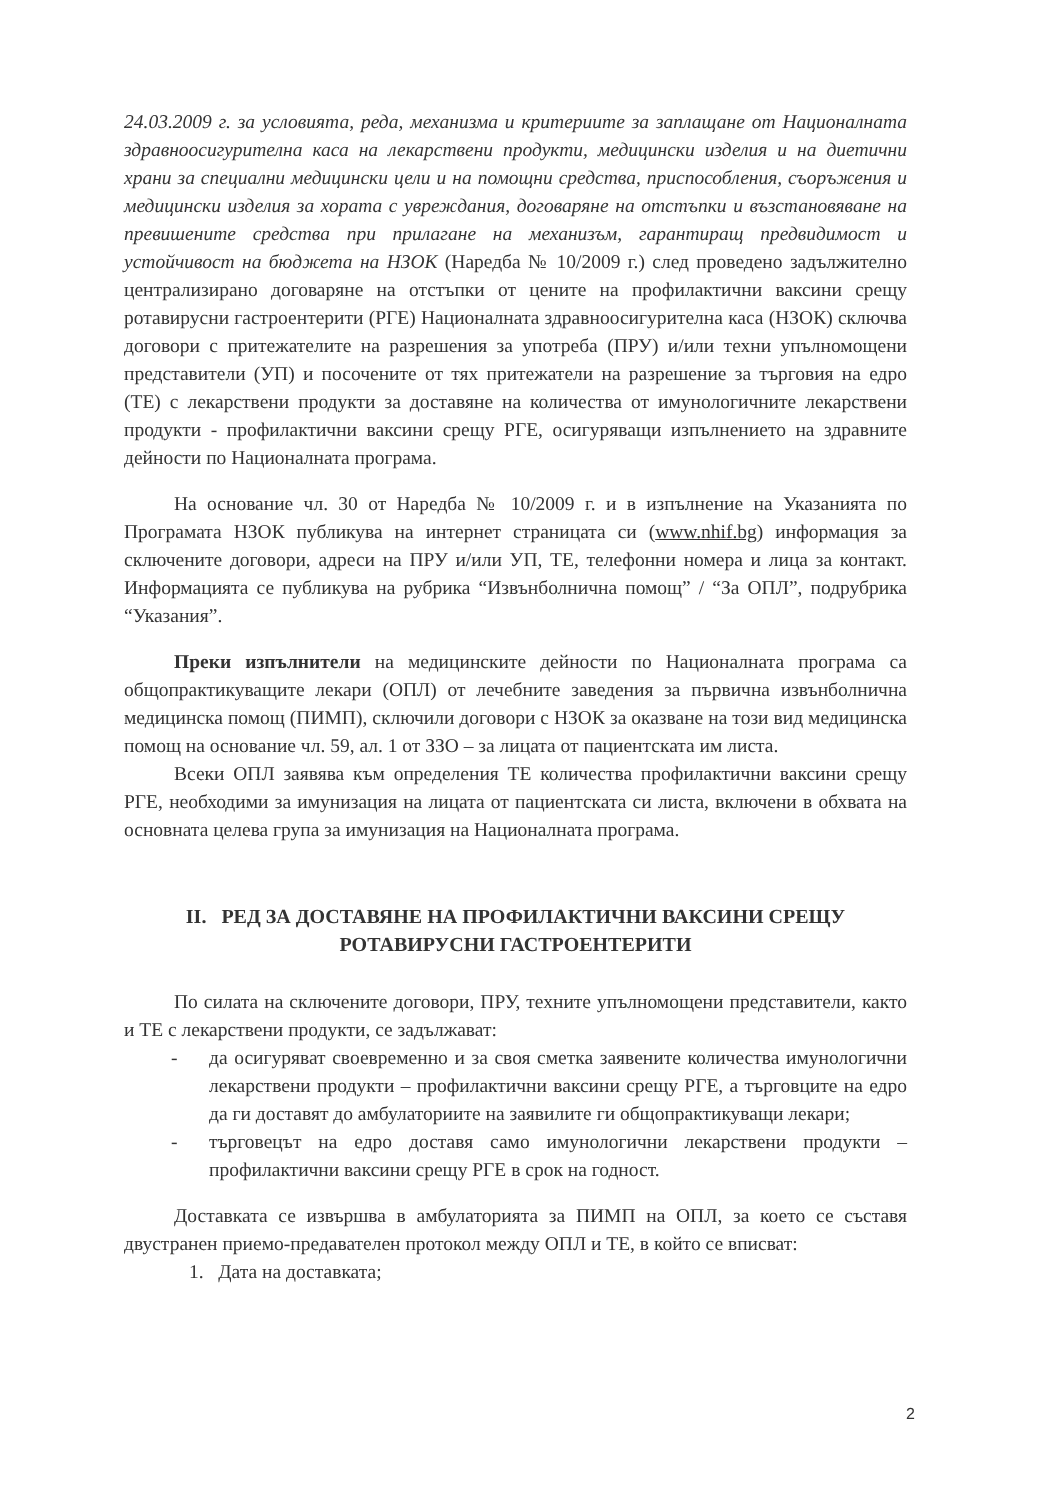24.03.2009 г. за условията, реда, механизма и критериите за заплащане от Националната здравноосигурителна каса на лекарствени продукти, медицински изделия и на диетични храни за специални медицински цели и на помощни средства, приспособления, съоръжения и медицински изделия за хората с увреждания, договаряне на отстъпки и възстановяване на превишените средства при прилагане на механизъм, гарантиращ предвидимост и устойчивост на бюджета на НЗОК (Наредба № 10/2009 г.) след проведено задължително централизирано договаряне на отстъпки от цените на профилактични ваксини срещу ротавирусни гастроентерити (РГЕ) Националната здравноосигурителна каса (НЗОК) сключва договори с притежателите на разрешения за употреба (ПРУ) и/или техни упълномощени представители (УП) и посочените от тях притежатели на разрешение за търговия на едро (ТЕ) с лекарствени продукти за доставяне на количества от имунологичните лекарствени продукти - профилактични ваксини срещу РГЕ, осигуряващи изпълнението на здравните дейности по Националната програма.
На основание чл. 30 от Наредба № 10/2009 г. и в изпълнение на Указанията по Програмата НЗОК публикува на интернет страницата си (www.nhif.bg) информация за сключените договори, адреси на ПРУ и/или УП, ТЕ, телефонни номера и лица за контакт. Информацията се публикува на рубрика “Извънболнична помощ” / “За ОПЛ”, подрубрика “Указания”.
Преки изпълнители на медицинските дейности по Националната програма са общопрактикуващите лекари (ОПЛ) от лечебните заведения за първична извънболнична медицинска помощ (ПИМП), сключили договори с НЗОК за оказване на този вид медицинска помощ на основание чл. 59, ал. 1 от ЗЗО – за лицата от пациентската им листа.
Всеки ОПЛ заявява към определения ТЕ количества профилактични ваксини срещу РГЕ, необходими за имунизация на лицата от пациентската си листа, включени в обхвата на основната целева група за имунизация на Националната програма.
II. РЕД ЗА ДОСТАВЯНЕ НА ПРОФИЛАКТИЧНИ ВАКСИНИ СРЕЩУ
РОТАВИРУСНИ ГАСТРОЕНТЕРИТИ
По силата на сключените договори, ПРУ, техните упълномощени представители, както и ТЕ с лекарствени продукти, се задължават:
- да осигуряват своевременно и за своя сметка заявените количества имунологични лекарствени продукти – профилактични ваксини срещу РГЕ, а търговците на едро да ги доставят до амбулаториите на заявилите ги общопрактикуващи лекари;
- търговецът на едро доставя само имунологични лекарствени продукти – профилактични ваксини срещу РГЕ в срок на годност.
Доставката се извършва в амбулаторията за ПИМП на ОПЛ, за което се съставя двустранен приемо-предавателен протокол между ОПЛ и ТЕ, в който се вписват:
1. Дата на доставката;
2